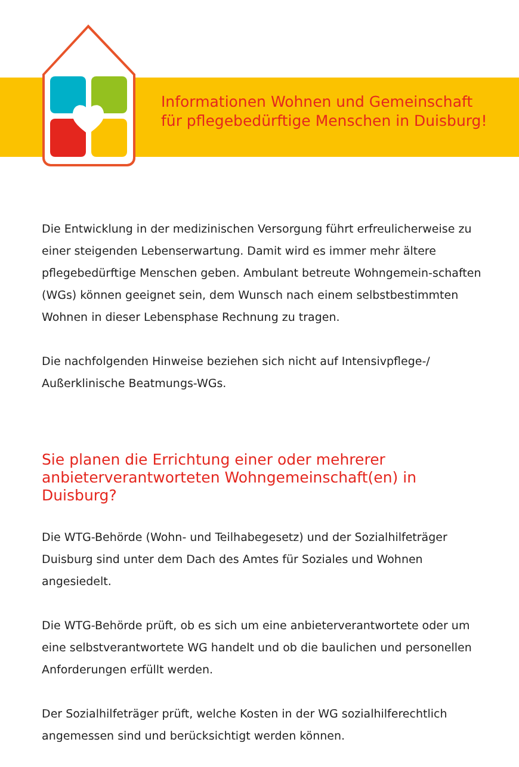Informationen Wohnen und Gemeinschaft
für pflegebedürftige Menschen in Duisburg!
Die Entwicklung in der medizinischen Versorgung führt erfreulicherweise zu einer steigenden Lebenserwartung. Damit wird es immer mehr ältere pflegebedürftige Menschen geben. Ambulant betreute Wohngemein-schaften (WGs) können geeignet sein, dem Wunsch nach einem selbstbestimmten Wohnen in dieser Lebensphase Rechnung zu tragen.
Die nachfolgenden Hinweise beziehen sich nicht auf Intensivpflege-/ Außerklinische Beatmungs-WGs.
Sie planen die Errichtung einer oder mehrerer anbieterverantworteten Wohngemeinschaft(en) in Duisburg?
Die WTG-Behörde (Wohn- und Teilhabegesetz) und der Sozialhilfeträger Duisburg sind unter dem Dach des Amtes für Soziales und Wohnen angesiedelt.
Die WTG-Behörde prüft, ob es sich um eine anbieterverantwortete oder um eine selbstverantwortete WG handelt und ob die baulichen und personellen Anforderungen erfüllt werden.
Der Sozialhilfeträger prüft, welche Kosten in der WG sozialhilferechtlich angemessen sind und berücksichtigt werden können.